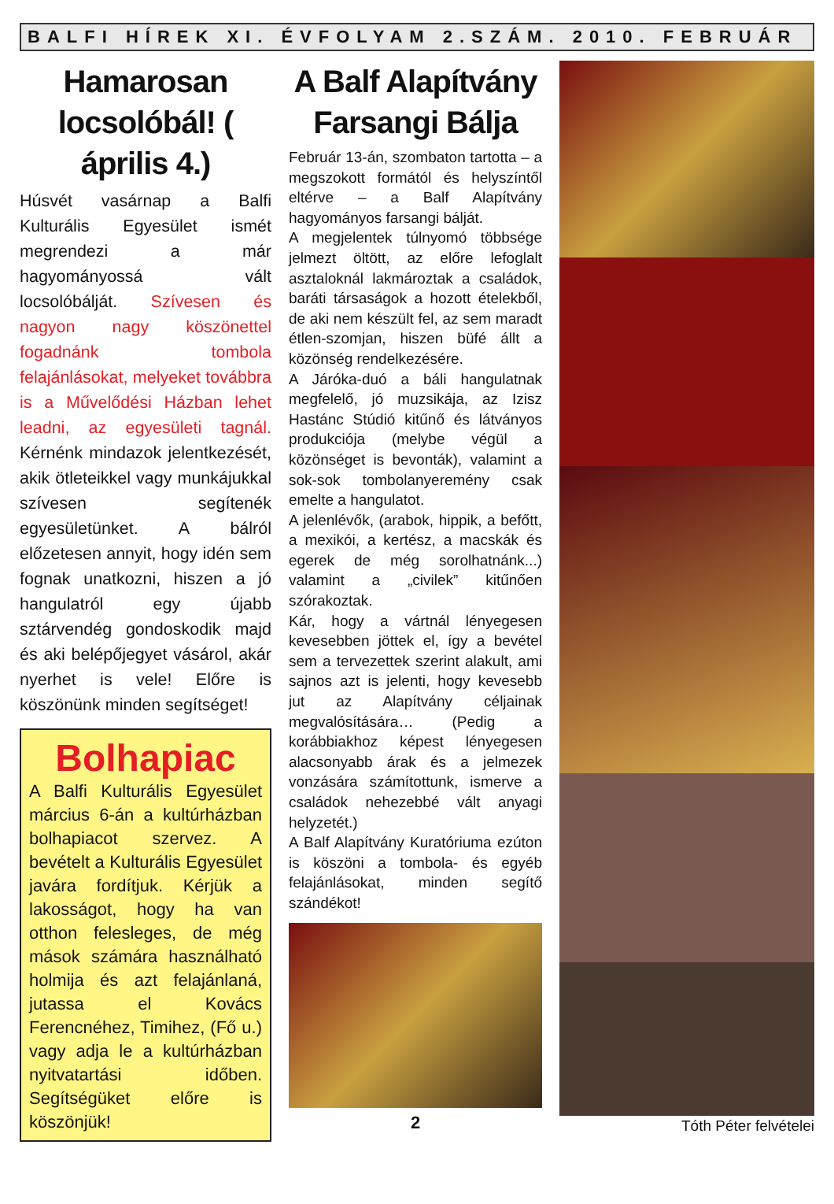BALFI HÍREK XI. ÉVFOLYAM 2.SZÁM. 2010. FEBRUÁR
Hamarosan locsolóbál! ( április 4.)
Húsvét vasárnap a Balfi Kulturális Egyesület ismét megrendezi a már hagyományossá vált locsolóbálját. Szívesen és nagyon nagy köszönettel fogadnánk tombola felajánlásokat, melyeket továbbra is a Művelődési Házban lehet leadni, az egyesületi tagnál. Kérnénk mindazok jelentkezését, akik ötleteikkel vagy munkájukkal szívesen segítenék egyesületünket. A bálról előzetesen annyit, hogy idén sem fognak unatkozni, hiszen a jó hangulatról egy újabb sztárvendég gondoskodik majd és aki belépőjegyet vásárol, akár nyerhet is vele! Előre is köszönünk minden segítséget!
Bolhapiac
A Balfi Kulturális Egyesület március 6-án a kultúrházban bolhapiacot szervez. A bevételt a Kulturális Egyesület javára fordítjuk. Kérjük a lakosságot, hogy ha van otthon felesleges, de még mások számára használható holmija és azt felajánlaná, jutassa el Kovács Ferencnéhez, Timihez, (Fő u.) vagy adja le a kultúrházban nyitvatartási időben. Segítségüket előre is köszönjük!
A Balf Alapítvány Farsangi Bálja
Február 13-án, szombaton tartotta – a megszokott formától és helyszíntől eltérve – a Balf Alapítvány hagyományos farsangi bálját.
A megjelentek túlnyomó többsége jelmezt öltött, az előre lefoglalt asztaloknál lakmároztak a családok, baráti társaságok a hozott ételekből, de aki nem készült fel, az sem maradt étlen-szomjan, hiszen büfé állt a közönség rendelkezésére.
A Járóka-duó a báli hangulatnak megfelelő, jó muzsikája, az Izisz Hastánc Stúdió kitűnő és látványos produkciója (melybe végül a közönséget is bevonták), valamint a sok-sok tombolanyeremény csak emelte a hangulatot.
A jelenlévők, (arabok, hippik, a befőtt, a mexikói, a kertész, a macskák és egerek de még sorolhatnánk...) valamint a „civilek” kitűnően szórakoztak.
Kár, hogy a vártnál lényegesen kevesebben jöttek el, így a bevétel sem a tervezettek szerint alakult, ami sajnos azt is jelenti, hogy kevesebb jut az Alapítvány céljainak megvalósítására… (Pedig a korábbiakhoz képest lényegesen alacsonyabb árak és a jelmezek vonzására számítottunk, ismerve a családok nehezebbé vált anyagi helyzetét.)
A Balf Alapítvány Kuratóriuma ezúton is köszöni a tombola- és egyéb felajánlásokat, minden segítő szándékot!
2
Tóth Péter felvételei